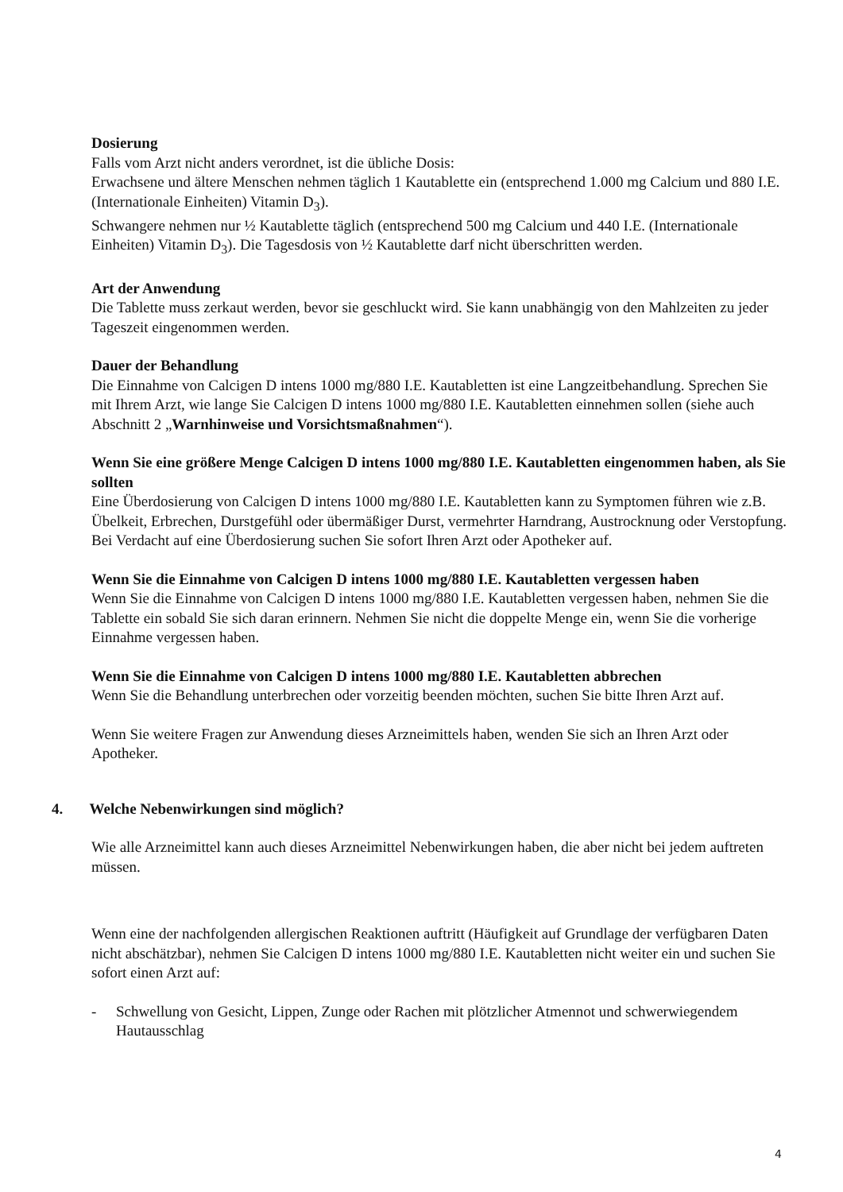Dosierung
Falls vom Arzt nicht anders verordnet, ist die übliche Dosis:
Erwachsene und ältere Menschen nehmen täglich 1 Kautablette ein (entsprechend 1.000 mg Calcium und 880 I.E. (Internationale Einheiten) Vitamin D<sub>3</sub>).
Schwangere nehmen nur ½ Kautablette täglich (entsprechend 500 mg Calcium und 440 I.E. (Internationale Einheiten) Vitamin D<sub>3</sub>). Die Tagesdosis von ½ Kautablette darf nicht überschritten werden.
Art der Anwendung
Die Tablette muss zerkaut werden, bevor sie geschluckt wird. Sie kann unabhängig von den Mahlzeiten zu jeder Tageszeit eingenommen werden.
Dauer der Behandlung
Die Einnahme von Calcigen D intens 1000 mg/880 I.E. Kautabletten ist eine Langzeitbehandlung. Sprechen Sie mit Ihrem Arzt, wie lange Sie Calcigen D intens 1000 mg/880 I.E. Kautabletten einnehmen sollen (siehe auch Abschnitt 2 „Warnhinweise und Vorsichtsmaßnahmen“).
Wenn Sie eine größere Menge Calcigen D intens 1000 mg/880 I.E. Kautabletten eingenommen haben, als Sie sollten
Eine Überdosierung von Calcigen D intens 1000 mg/880 I.E. Kautabletten kann zu Symptomen führen wie z.B. Übelkeit, Erbrechen, Durstgefühl oder übermäßiger Durst, vermehrter Harndrang, Austrocknung oder Verstopfung. Bei Verdacht auf eine Überdosierung suchen Sie sofort Ihren Arzt oder Apotheker auf.
Wenn Sie die Einnahme von Calcigen D intens 1000 mg/880 I.E. Kautabletten vergessen haben
Wenn Sie die Einnahme von Calcigen D intens 1000 mg/880 I.E. Kautabletten vergessen haben, nehmen Sie die Tablette ein sobald Sie sich daran erinnern. Nehmen Sie nicht die doppelte Menge ein, wenn Sie die vorherige Einnahme vergessen haben.
Wenn Sie die Einnahme von Calcigen D intens 1000 mg/880 I.E. Kautabletten abbrechen
Wenn Sie die Behandlung unterbrechen oder vorzeitig beenden möchten, suchen Sie bitte Ihren Arzt auf.
Wenn Sie weitere Fragen zur Anwendung dieses Arzneimittels haben, wenden Sie sich an Ihren Arzt oder Apotheker.
4. Welche Nebenwirkungen sind möglich?
Wie alle Arzneimittel kann auch dieses Arzneimittel Nebenwirkungen haben, die aber nicht bei jedem auftreten müssen.
Wenn eine der nachfolgenden allergischen Reaktionen auftritt (Häufigkeit auf Grundlage der verfügbaren Daten nicht abschätzbar), nehmen Sie Calcigen D intens 1000 mg/880 I.E. Kautabletten nicht weiter ein und suchen Sie sofort einen Arzt auf:
- Schwellung von Gesicht, Lippen, Zunge oder Rachen mit plötzlicher Atmennot und schwerwiegendem Hautausschlag
4